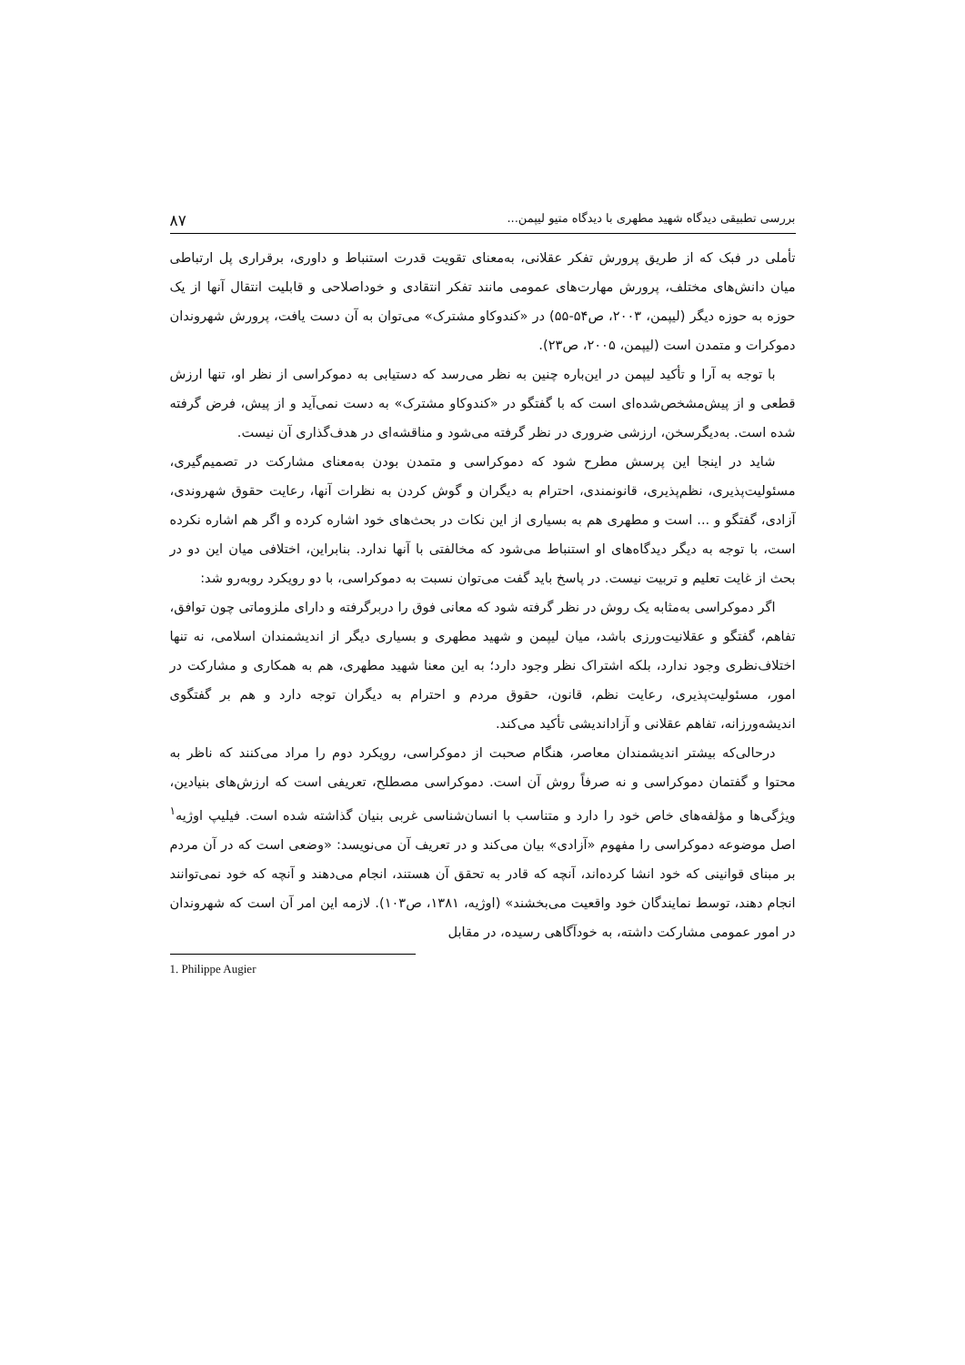بررسی تطبیقی دیدگاه شهید مطهری با دیدگاه متیو لیپمن... ۸۷
تأملی در فبک که از طریق پرورش تفکر عقلانی، به‌معنای تقویت قدرت استنباط و داوری، برقراری پل ارتباطی میان دانش‌های مختلف، پرورش مهارت‌های عمومی مانند تفکر انتقادی و خوداصلاحی و قابلیت انتقال آنها از یک حوزه به حوزه دیگر (لیپمن، ۲۰۰۳، ص۵۴-۵۵) در «کندوکاو مشترک» می‌توان به آن دست یافت، پرورش شهروندان دموکرات و متمدن است (لیپمن، ۲۰۰۵، ص۲۳).
با توجه به آرا و تأکید لیپمن در این‌باره چنین به نظر می‌رسد که دستیابی به دموکراسی از نظر او، تنها ارزش قطعی و از پیش‌مشخص‌شده‌ای است که با گفتگو در «کندوکاو مشترک» به دست نمی‌آید و از پیش، فرض گرفته شده است. به‌دیگرسخن، ارزشی ضروری در نظر گرفته می‌شود و مناقشه‌ای در هدف‌گذاری آن نیست.
شاید در اینجا این پرسش مطرح شود که دموکراسی و متمدن بودن به‌معنای مشارکت در تصمیم‌گیری، مسئولیت‌پذیری، نظم‌پذیری، قانونمندی، احترام به دیگران و گوش کردن به نظرات آنها، رعایت حقوق شهروندی، آزادی، گفتگو و ... است و مطهری هم به بسیاری از این نکات در بحث‌های خود اشاره کرده و اگر هم اشاره نکرده است، با توجه به دیگر دیدگاه‌های او استنباط می‌شود که مخالفتی با آنها ندارد. بنابراین، اختلافی میان این دو در بحث از غایت تعلیم و تربیت نیست. در پاسخ باید گفت می‌توان نسبت به دموکراسی، با دو رویکرد روبه‌رو شد:
اگر دموکراسی به‌مثابه یک روش در نظر گرفته شود که معانی فوق را دربرگرفته و دارای ملزوماتی چون توافق، تفاهم، گفتگو و عقلانیت‌ورزی باشد، میان لیپمن و شهید مطهری و بسیاری دیگر از اندیشمندان اسلامی، نه تنها اختلاف‌نظری وجود ندارد، بلکه اشتراک نظر وجود دارد؛ به این معنا شهید مطهری، هم به همکاری و مشارکت در امور، مسئولیت‌پذیری، رعایت نظم، قانون، حقوق مردم و احترام به دیگران توجه دارد و هم بر گفتگوی اندیشه‌ورزانه، تفاهم عقلانی و آزاداندیشی تأکید می‌کند.
درحالی‌که بیشتر اندیشمندان معاصر، هنگام صحبت از دموکراسی، رویکرد دوم را مراد می‌کنند که ناظر به محتوا و گفتمان دموکراسی و نه صرفاً روش آن است. دموکراسی مصطلح، تعریفی است که ارزش‌های بنیادین، ویژگی‌ها و مؤلفه‌های خاص خود را دارد و متناسب با انسان‌شناسی غربی بنیان گذاشته شده است. فیلیپ اوژیه<sup>۱</sup> اصل موضوعه دموکراسی را مفهوم «آزادی» بیان می‌کند و در تعریف آن می‌نویسد: «وضعی است که در آن مردم بر مبنای قوانینی که خود انشا کرده‌اند، آنچه که قادر به تحقق آن هستند، انجام می‌دهند و آنچه که خود نمی‌توانند انجام دهند، توسط نمایندگان خود واقعیت می‌بخشند» (اوژیه، ۱۳۸۱، ص۱۰۳). لازمه این امر آن است که شهروندان در امور عمومی مشارکت داشته، به خودآگاهی رسیده، در مقابل
1. Philippe Augier